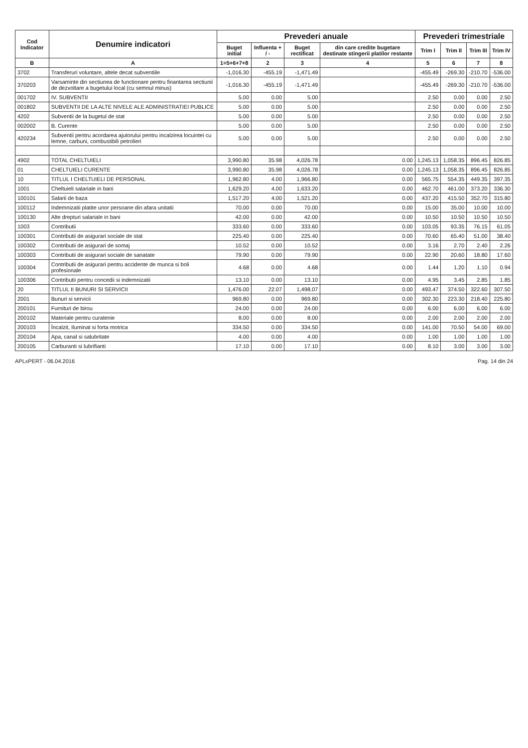| Cod Indicator | Denumire indicatori | Prevederi anuale | | | | Prevederi trimestriale | | | |
| --- | --- | --- | --- | --- | --- | --- | --- | --- | --- |
| | | Buget initial | Influenta + / - | Buget rectificat | din care credite bugetare destinate stingerii platilor restante | Trim I | Trim II | Trim III | Trim IV |
| B | A | 1=5+6+7+8 | 2 | 3 | 4 | 5 | 6 | 7 | 8 |
| 3702 | Transferuri voluntare, altele decat subventiile | -1,016.30 | -455.19 | -1,471.49 | | -455.49 | -269.30 | -210.70 | -536.00 |
| 370203 | Varsaminte din sectiunea de functionare pentru finantarea sectiunii de dezvoltare a bugetului local (cu semnul minus) | -1,016.30 | -455.19 | -1,471.49 | | -455.49 | -269.30 | -210.70 | -536.00 |
| 001702 | IV. SUBVENTII | 5.00 | 0.00 | 5.00 | | 2.50 | 0.00 | 0.00 | 2.50 |
| 001802 | SUBVENTII DE LA ALTE NIVELE ALE ADMINISTRATIEI PUBLICE | 5.00 | 0.00 | 5.00 | | 2.50 | 0.00 | 0.00 | 2.50 |
| 4202 | Subventii de la bugetul de stat | 5.00 | 0.00 | 5.00 | | 2.50 | 0.00 | 0.00 | 2.50 |
| 002002 | B. Curente | 5.00 | 0.00 | 5.00 | | 2.50 | 0.00 | 0.00 | 2.50 |
| 420234 | Subventii pentru acordarea ajutorului pentru incalzirea locuintei cu lemne, carbuni, combustibili petrolieri | 5.00 | 0.00 | 5.00 | | 2.50 | 0.00 | 0.00 | 2.50 |
| 4902 | TOTAL CHELTUIELI | 3,990.80 | 35.98 | 4,026.78 | 0.00 | 1,245.13 | 1,058.35 | 896.45 | 826.85 |
| 01 | CHELTUIELI CURENTE | 3,990.80 | 35.98 | 4,026.78 | 0.00 | 1,245.13 | 1,058.35 | 896.45 | 826.85 |
| 10 | TITLUL I CHELTUIELI DE PERSONAL | 1,962.80 | 4.00 | 1,966.80 | 0.00 | 565.75 | 554.35 | 449.35 | 397.35 |
| 1001 | Cheltuieli salariale in bani | 1,629.20 | 4.00 | 1,633.20 | 0.00 | 462.70 | 461.00 | 373.20 | 336.30 |
| 100101 | Salarii de baza | 1,517.20 | 4.00 | 1,521.20 | 0.00 | 437.20 | 415.50 | 352.70 | 315.80 |
| 100112 | Indemnizatii platite unor persoane din afara unitatii | 70.00 | 0.00 | 70.00 | 0.00 | 15.00 | 35.00 | 10.00 | 10.00 |
| 100130 | Alte drepturi salariale in bani | 42.00 | 0.00 | 42.00 | 0.00 | 10.50 | 10.50 | 10.50 | 10.50 |
| 1003 | Contributii | 333.60 | 0.00 | 333.60 | 0.00 | 103.05 | 93.35 | 76.15 | 61.05 |
| 100301 | Contributii de asigurari sociale de stat | 225.40 | 0.00 | 225.40 | 0.00 | 70.60 | 65.40 | 51.00 | 38.40 |
| 100302 | Contributii de asigurari de somaj | 10.52 | 0.00 | 10.52 | 0.00 | 3.16 | 2.70 | 2.40 | 2.26 |
| 100303 | Contributii de asigurari sociale de sanatate | 79.90 | 0.00 | 79.90 | 0.00 | 22.90 | 20.60 | 18.80 | 17.60 |
| 100304 | Contributii de asigurari pentru accidente de munca si boli profesionale | 4.68 | 0.00 | 4.68 | 0.00 | 1.44 | 1.20 | 1.10 | 0.94 |
| 100306 | Contributii pentru concedii si indemnizatii | 13.10 | 0.00 | 13.10 | 0.00 | 4.95 | 3.45 | 2.85 | 1.85 |
| 20 | TITLUL II BUNURI SI SERVICII | 1,476.00 | 22.07 | 1,498.07 | 0.00 | 493.47 | 374.50 | 322.60 | 307.50 |
| 2001 | Bunuri si servicii | 969.80 | 0.00 | 969.80 | 0.00 | 302.30 | 223.30 | 218.40 | 225.80 |
| 200101 | Furnituri de birou | 24.00 | 0.00 | 24.00 | 0.00 | 6.00 | 6.00 | 6.00 | 6.00 |
| 200102 | Materiale pentru curatenie | 8.00 | 0.00 | 8.00 | 0.00 | 2.00 | 2.00 | 2.00 | 2.00 |
| 200103 | Încalzit, Iluminat si forta motrica | 334.50 | 0.00 | 334.50 | 0.00 | 141.00 | 70.50 | 54.00 | 69.00 |
| 200104 | Apa, canal si salubritate | 4.00 | 0.00 | 4.00 | 0.00 | 1.00 | 1.00 | 1.00 | 1.00 |
| 200105 | Carburanti si lubrifianti | 17.10 | 0.00 | 17.10 | 0.00 | 8.10 | 3.00 | 3.00 | 3.00 |
APLxPERT - 06.04.2016 Pag. 14 din 24